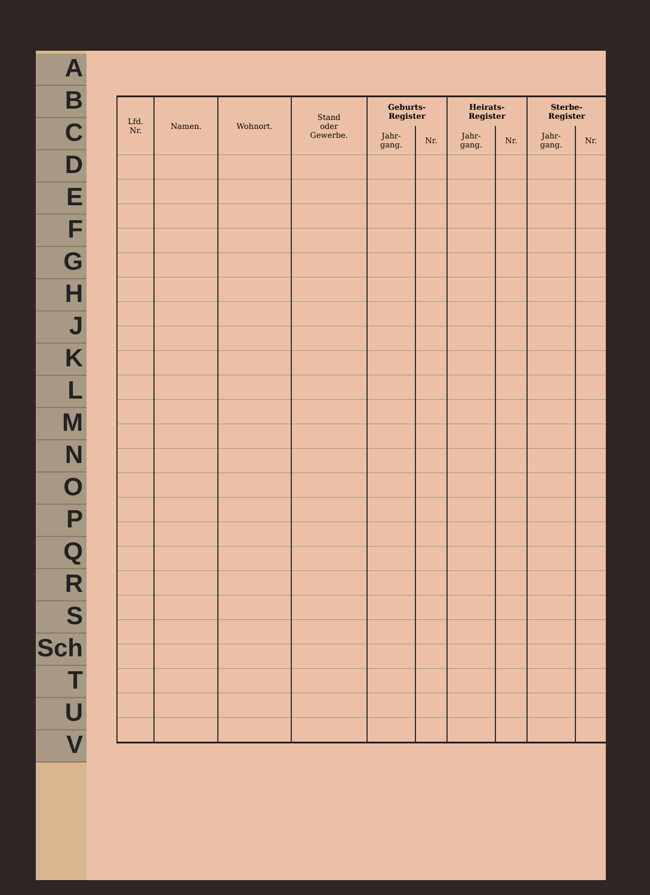A
B
C
D
E
F
G
H
J
K
L
M
N
O
P
Q
R
S
Sch
T
U
V
| Lfd. Nr. | Namen. | Wohnort. | Stand oder Gewerbe. | Geburts- Register | | Heirats- Register | | Sterbe- Register | |
| --- | --- | --- | --- | --- | --- | --- | --- | --- | --- |
| | | | | Jahr- gang. | Nr. | Jahr- gang. | Nr. | Jahr- gang. | Nr. |